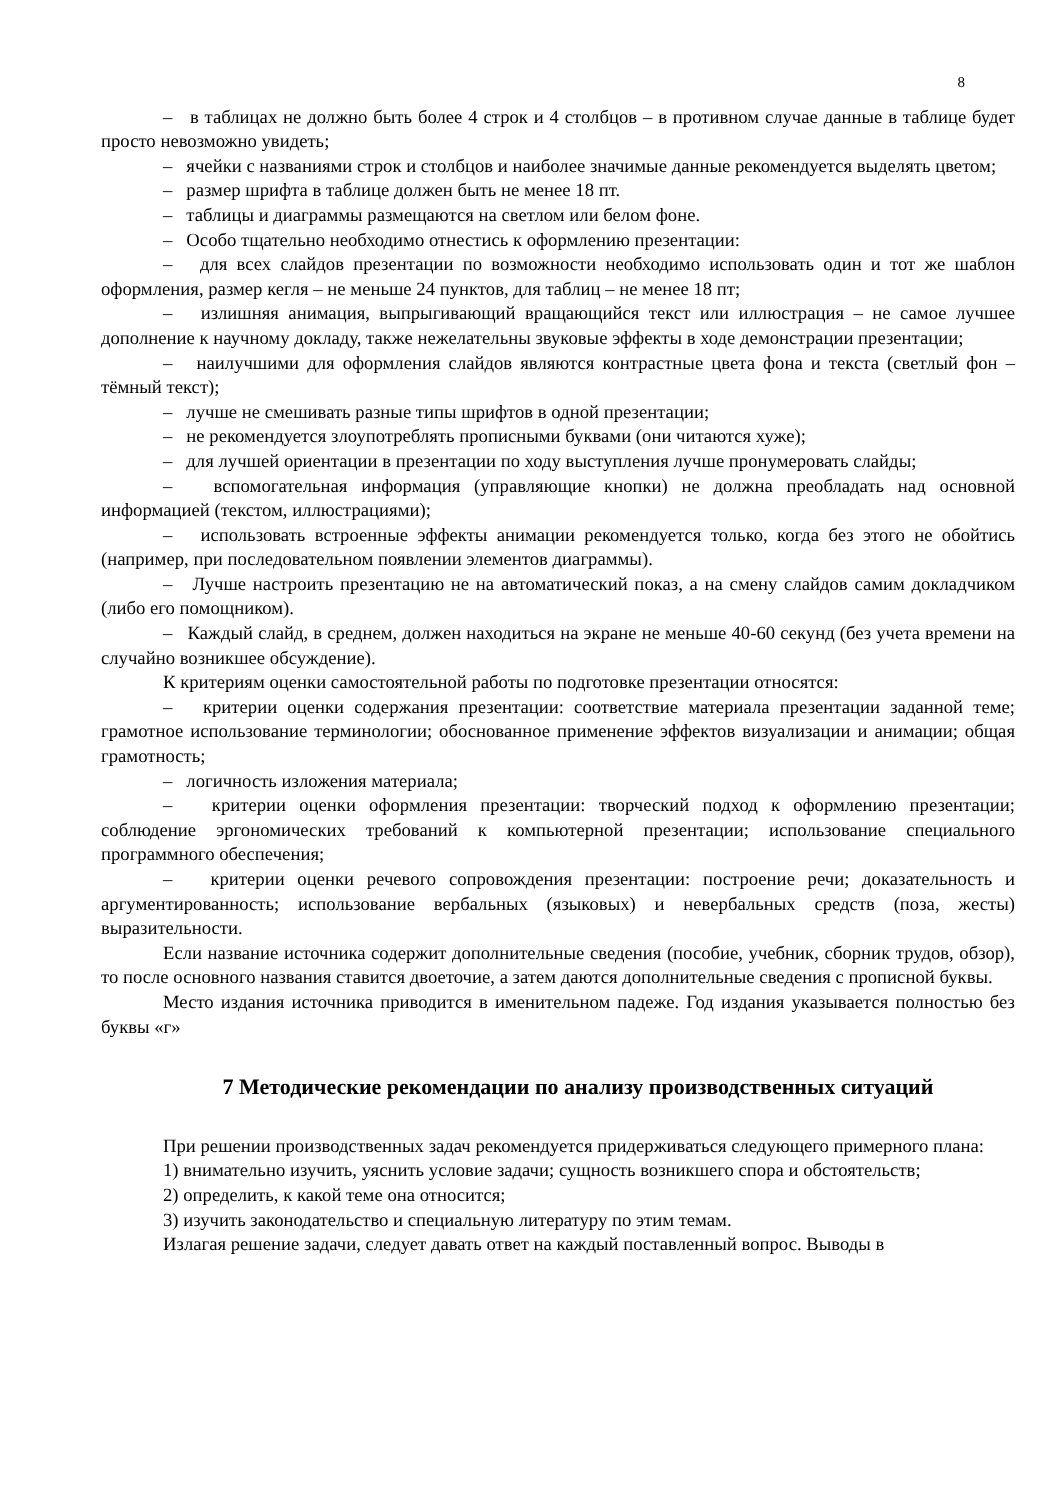8
– в таблицах не должно быть более 4 строк и 4 столбцов – в противном случае данные в таблице будет просто невозможно увидеть;
– ячейки с названиями строк и столбцов и наиболее значимые данные рекомендуется выделять цветом;
– размер шрифта в таблице должен быть не менее 18 пт.
– таблицы и диаграммы размещаются на светлом или белом фоне.
– Особо тщательно необходимо отнестись к оформлению презентации:
– для всех слайдов презентации по возможности необходимо использовать один и тот же шаблон оформления, размер кегля – не меньше 24 пунктов, для таблиц – не менее 18 пт;
– излишняя анимация, выпрыгивающий вращающийся текст или иллюстрация – не самое лучшее дополнение к научному докладу, также нежелательны звуковые эффекты в ходе демонстрации презентации;
– наилучшими для оформления слайдов являются контрастные цвета фона и текста (светлый фон – тёмный текст);
– лучше не смешивать разные типы шрифтов в одной презентации;
– не рекомендуется злоупотреблять прописными буквами (они читаются хуже);
– для лучшей ориентации в презентации по ходу выступления лучше пронумеровать слайды;
– вспомогательная информация (управляющие кнопки) не должна преобладать над основной информацией (текстом, иллюстрациями);
– использовать встроенные эффекты анимации рекомендуется только, когда без этого не обойтись (например, при последовательном появлении элементов диаграммы).
– Лучше настроить презентацию не на автоматический показ, а на смену слайдов самим докладчиком (либо его помощником).
– Каждый слайд, в среднем, должен находиться на экране не меньше 40-60 секунд (без учета времени на случайно возникшее обсуждение).
К критериям оценки самостоятельной работы по подготовке презентации относятся:
– критерии оценки содержания презентации: соответствие материала презентации заданной теме; грамотное использование терминологии; обоснованное применение эффектов визуализации и анимации; общая грамотность;
– логичность изложения материала;
– критерии оценки оформления презентации: творческий подход к оформлению презентации; соблюдение эргономических требований к компьютерной презентации; использование специального программного обеспечения;
– критерии оценки речевого сопровождения презентации: построение речи; доказательность и аргументированность; использование вербальных (языковых) и невербальных средств (поза, жесты) выразительности.
Если название источника содержит дополнительные сведения (пособие, учебник, сборник трудов, обзор), то после основного названия ставится двоеточие, а затем даются дополнительные сведения с прописной буквы.
Место издания источника приводится в именительном падеже. Год издания указывается полностью без буквы «г»
7 Методические рекомендации по анализу производственных ситуаций
При решении производственных задач рекомендуется придерживаться следующего примерного плана:
1) внимательно изучить, уяснить условие задачи; сущность возникшего спора и обстоятельств;
2) определить, к какой теме она относится;
3) изучить законодательство и специальную литературу по этим темам.
Излагая решение задачи, следует давать ответ на каждый поставленный вопрос. Выводы в